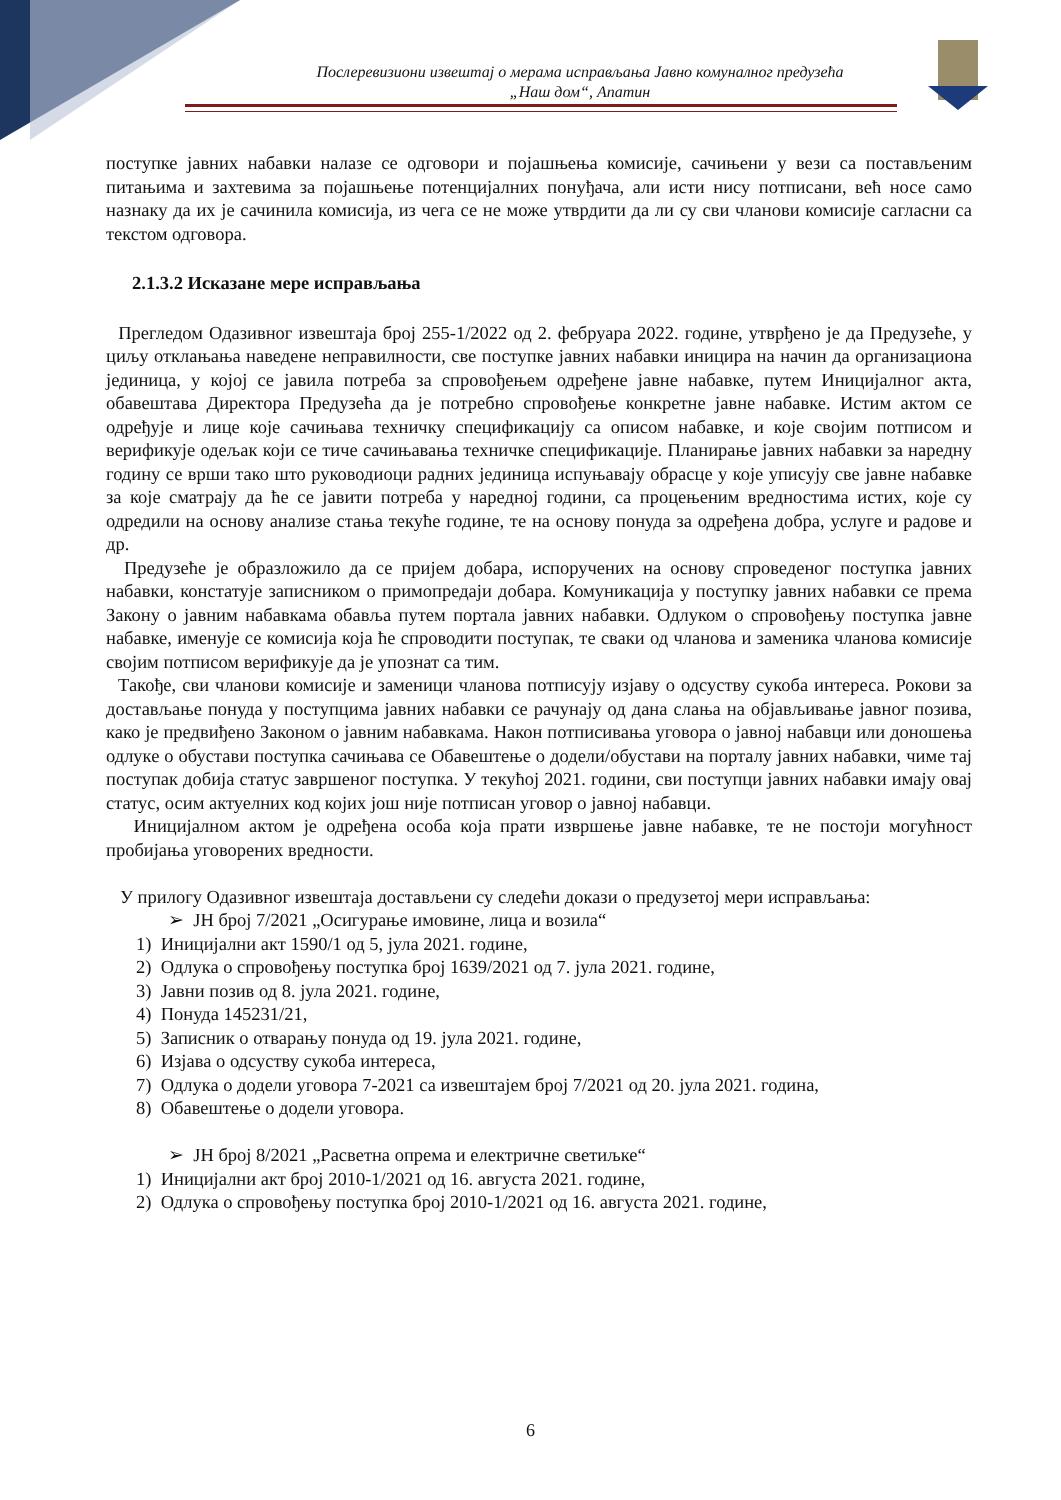Послеревизиони извештај о мерама исправљања Јавно комуналног предузећа
„Наш дом“, Апатин
поступке јавних набавки налазе се одговори и појашњења комисије, сачињени у вези са постављеним питањима и захтевима за појашњење потенцијалних понуђача, али исти нису потписани, већ носе само назнаку да их је сачинила комисија, из чега се не може утврдити да ли су сви чланови комисије сагласни са текстом одговора.
2.1.3.2 Исказане мере исправљања
Прегледом Одазивног извештаја број 255-1/2022 од 2. фебруара 2022. године, утврђено је да Предузеће, у циљу отклањања наведене неправилности, све поступке јавних набавки иницира на начин да организациона јединица, у којој се јавила потреба за спровођењем одређене јавне набавке, путем Иницијалног акта, обавештава Директора Предузећа да је потребно спровођење конкретне јавне набавке. Истим актом се одређује и лице које сачињава техничку спецификацију са описом набавке, и које својим потписом и верификује одељак који се тиче сачињавања техничке спецификације. Планирање јавних набавки за наредну годину се врши тако што руководиоци радних јединица испуњавају обрасце у које уписују све јавне набавке за које сматрају да ће се јавити потреба у наредној години, са процењеним вредностима истих, које су одредили на основу анализе стања текуће године, те на основу понуда за одређена добра, услуге и радове и др.
Предузеће је образложило да се пријем добара, испоручених на основу спроведеног поступка јавних набавки, констатује записником о примопредаји добара. Комуникација у поступку јавних набавки се према Закону о јавним набавкама обавља путем портала јавних набавки. Одлуком о спровођењу поступка јавне набавке, именује се комисија која ће спроводити поступак, те сваки од чланова и заменика чланова комисије својим потписом верификује да је упознат са тим.
Такође, сви чланови комисије и заменици чланова потписују изјаву о одсуству сукоба интереса. Рокови за достављање понуда у поступцима јавних набавки се рачунају од дана слања на објављивање јавног позива, како је предвиђено Законом о јавним набавкама. Након потписивања уговора о јавној набавци или доношења одлуке о обустави поступка сачињава се Обавештење о додели/обустави на порталу јавних набавки, чиме тај поступак добија статус завршеног поступка. У текућој 2021. години, сви поступци јавних набавки имају овај статус, осим актуелних код којих још није потписан уговор о јавној набавци.
Иницијалном актом је одређена особа која прати извршење јавне набавке, те не постоји могућност пробијања уговорених вредности.
У прилогу Одазивног извештаја достављени су следећи докази о предузетој мери исправљања:
➢ ЈН број 7/2021 „Осигурање имовине, лица и возила“
1) Иницијални акт 1590/1 од 5, јула 2021. године,
2) Одлука о спровођењу поступка број 1639/2021 од 7. јула 2021. године,
3) Јавни позив од 8. јула 2021. године,
4) Понуда 145231/21,
5) Записник о отварању понуда од 19. јула 2021. године,
6) Изјава о одсуству сукоба интереса,
7) Одлука о додели уговора 7-2021 са извештајем број 7/2021 од 20. јула 2021. година,
8) Обавештење о додели уговора.
➢ ЈН број 8/2021 „Расветна опрема и електричне светиљке“
1) Иницијални акт број 2010-1/2021 од 16. августа 2021. године,
2) Одлука о спровођењу поступка број 2010-1/2021 од 16. августа 2021. године,
6